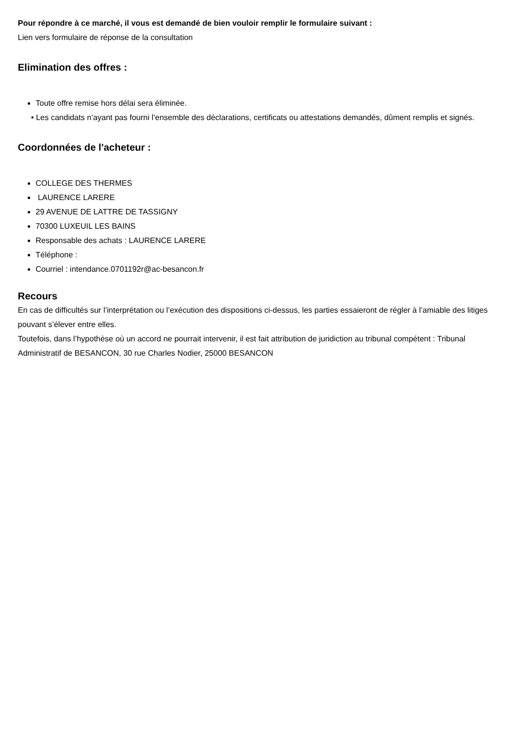Pour répondre à ce marché, il vous est demandé de bien vouloir remplir le formulaire suivant :
Lien vers formulaire de réponse de la consultation
Elimination des offres :
Toute offre remise hors délai sera éliminée.
• Les candidats n’ayant pas fourni l’ensemble des déclarations, certificats ou attestations demandés, dûment remplis et signés.
Coordonnées de l'acheteur :
COLLEGE DES THERMES
LAURENCE LARERE
29 AVENUE DE LATTRE DE TASSIGNY
70300 LUXEUIL LES BAINS
Responsable des achats : LAURENCE LARERE
Téléphone :
Courriel : intendance.0701192r@ac-besancon.fr
Recours
En cas de difficultés sur l’interprétation ou l’exécution des dispositions ci-dessus, les parties essaieront de régler à l’amiable des litiges pouvant s’élever entre elles.
Toutefois, dans l’hypothèse où un accord ne pourrait intervenir, il est fait attribution de juridiction au tribunal compétent : Tribunal Administratif de BESANCON, 30 rue Charles Nodier, 25000 BESANCON